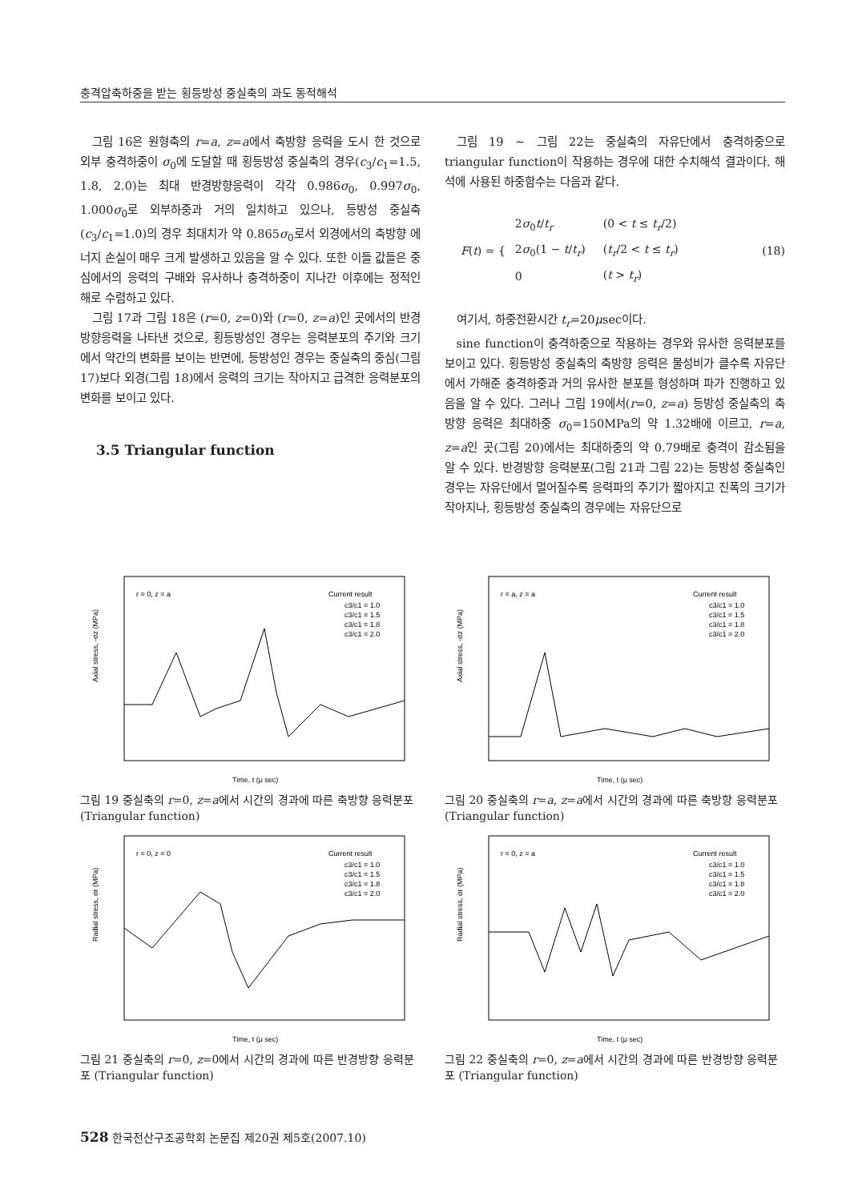충격압축하중을 받는 횡등방성 중실축의 과도 동적해석
그림 16은 원형축의 r=a, z=a에서 축방향 응력을 도시 한 것으로 외부 충격하중이 σ<sub>0</sub>에 도달할 때 횡등방성 중실축의 경우(c<sub>3</sub>/c<sub>1</sub>=1.5, 1.8, 2.0)는 최대 반경방향응력이 각각 0.986σ<sub>0</sub>, 0.997σ<sub>0</sub>, 1.000σ<sub>0</sub>로 외부하중과 거의 일치하고 있으나, 등방성 중실축(c<sub>3</sub>/c<sub>1</sub>=1.0)의 경우 최대치가 약 0.865σ<sub>0</sub>로서 외경에서의 축방향 에너지 손실이 매우 크게 발생하고 있음을 알 수 있다. 또한 이들 값들은 중심에서의 응력의 구배와 유사하나 충격하중이 지나간 이후에는 정적인 해로 수렴하고 있다.
그림 17과 그림 18은 (r=0, z=0)와 (r=0, z=a)인 곳에서의 반경방향응력을 나타낸 것으로, 횡등방성인 경우는 응력분포의 주기와 크기에서 약간의 변화를 보이는 반면에, 등방성인 경우는 중실축의 중심(그림 17)보다 외경(그림 18)에서 응력의 크기는 작아지고 급격한 응력분포의 변화를 보이고 있다.
3.5 Triangular function
그림 19 ~ 그림 22는 중실축의 자유단에서 충격하중으로 triangular function이 작용하는 경우에 대한 수치해석 결과이다. 해석에 사용된 하중함수는 다음과 같다.
F(t) = {
| 2 σ<sub>0</sub> t / t<sub>r</sub> | (0 < t ≤ t<sub>r</sub> /2) |
| 2 σ<sub>0</sub>(1 − t / t<sub>r</sub> ) | ( t<sub>r</sub> /2 < t ≤ t<sub>r</sub> ) |
| 0 | ( t > t<sub>r</sub> ) |
(18)
여기서, 하중전환시간 t<sub>r</sub>=20μsec이다.
sine function이 충격하중으로 작용하는 경우와 유사한 응력분포를 보이고 있다. 횡등방성 중실축의 축방향 응력은 물성비가 클수록 자유단에서 가해준 충격하중과 거의 유사한 분포를 형성하며 파가 진행하고 있음을 알 수 있다. 그러나 그림 19에서(r=0, z=a) 등방성 중실축의 축방향 응력은 최대하중 σ<sub>0</sub>=150MPa의 약 1.32배에 이르고, r=a, z=a인 곳(그림 20)에서는 최대하중의 약 0.79배로 충격이 감소됨을 알 수 있다. 반경방향 응력분포(그림 21과 그림 22)는 등방성 중실축인 경우는 자유단에서 멀어질수록 응력파의 주기가 짧아지고 진폭의 크기가 작아지나, 횡등방성 중실축의 경우에는 자유단으로
r = 0, z = a
Current result
c3/c1 = 1.0
c3/c1 = 1.5
c3/c1 = 1.8
c3/c1 = 2.0
Time, t (μ sec)
Axial stress, -σz (MPa)
그림 19 중실축의 r=0, z=a에서 시간의 경과에 따른 축방향 응력분포 (Triangular function)
r = a, z = a
Current result
c3/c1 = 1.0
c3/c1 = 1.5
c3/c1 = 1.8
c3/c1 = 2.0
Time, t (μ sec)
Axial stress, -σz (MPa)
그림 20 중실축의 r=a, z=a에서 시간의 경과에 따른 축방향 응력분포 (Triangular function)
r = 0, z = 0
Current result
c3/c1 = 1.0
c3/c1 = 1.5
c3/c1 = 1.8
c3/c1 = 2.0
Time, t (μ sec)
Radial stress, σr (MPa)
그림 21 중실축의 r=0, z=0에서 시간의 경과에 따른 반경방향 응력분포 (Triangular function)
r = 0, z = a
Current result
c3/c1 = 1.0
c3/c1 = 1.5
c3/c1 = 1.8
c3/c1 = 2.0
Time, t (μ sec)
Radial stress, σr (MPa)
그림 22 중실축의 r=0, z=a에서 시간의 경과에 따른 반경방향 응력분포 (Triangular function)
528 한국전산구조공학회 논문집 제20권 제5호(2007.10)